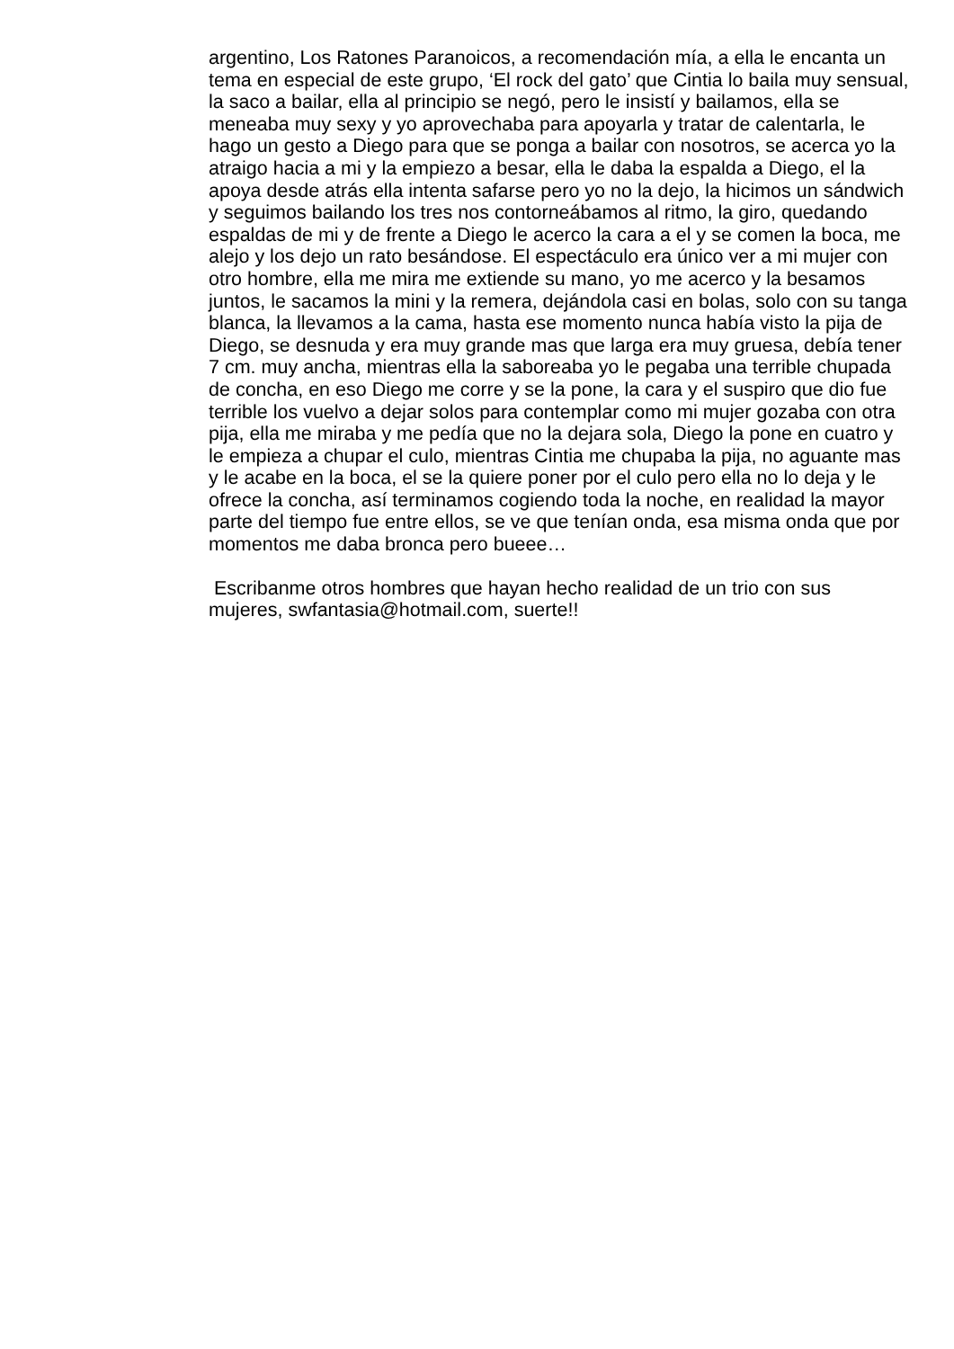argentino, Los Ratones Paranoicos, a recomendación mía, a ella le encanta un tema en especial de este grupo, ‘El rock del gato’ que Cintia lo baila muy sensual, la saco a bailar, ella al principio se negó, pero le insistí y bailamos, ella se meneaba muy sexy y yo aprovechaba para apoyarla y tratar de calentarla, le hago un gesto a Diego para que se ponga a bailar con nosotros, se acerca yo la atraigo hacia a mi y la empiezo a besar, ella le daba la espalda a Diego, el la apoya desde atrás ella intenta safarse pero yo no la dejo, la hicimos un sándwich y seguimos bailando los tres nos contorneábamos al ritmo, la giro, quedando espaldas de mi y de frente a Diego le acerco la cara a el y se comen la boca, me alejo y los dejo un rato besándose. El espectáculo era único ver a mi mujer con otro hombre, ella me mira me extiende su mano, yo me acerco y la besamos juntos, le sacamos la mini y la remera, dejándola casi en bolas, solo con su tanga blanca, la llevamos a la cama, hasta ese momento nunca había visto la pija de Diego, se desnuda y era muy grande mas que larga era muy gruesa, debía tener 7 cm. muy ancha, mientras ella la saboreaba yo le pegaba una terrible chupada de concha, en eso Diego me corre y se la pone, la cara y el suspiro que dio fue terrible los vuelvo a dejar solos para contemplar como mi mujer gozaba con otra pija, ella me miraba y me pedía que no la dejara sola, Diego la pone en cuatro y le empieza a chupar el culo, mientras Cintia me chupaba la pija, no aguante mas y le acabe en la boca, el se la quiere poner por el culo pero ella no lo deja y le ofrece la concha, así terminamos cogiendo toda la noche, en realidad la mayor parte del tiempo fue entre ellos, se ve que tenían onda, esa misma onda que por momentos me daba bronca pero bueee…
Escribanme otros hombres que hayan hecho realidad de un trio con sus mujeres, swfantasia@hotmail.com, suerte!!